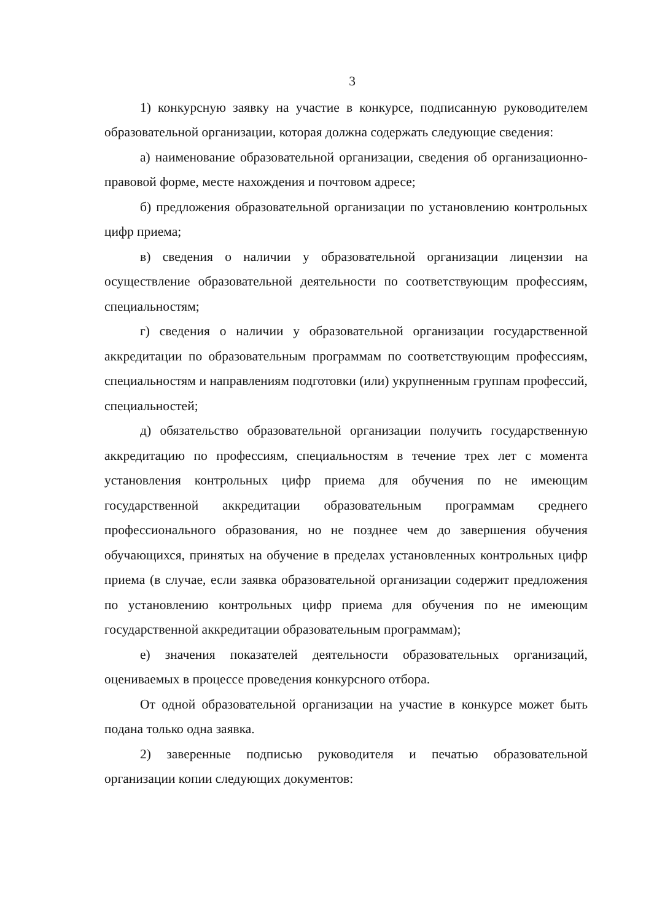3
1) конкурсную заявку на участие в конкурсе, подписанную руководителем образовательной организации, которая должна содержать следующие сведения:
а) наименование образовательной организации, сведения об организационно-правовой форме, месте нахождения и почтовом адресе;
б) предложения образовательной организации по установлению контрольных цифр приема;
в) сведения о наличии у образовательной организации лицензии на осуществление образовательной деятельности по соответствующим профессиям, специальностям;
г) сведения о наличии у образовательной организации государственной аккредитации по образовательным программам по соответствующим профессиям, специальностям и направлениям подготовки (или) укрупненным группам профессий, специальностей;
д) обязательство образовательной организации получить государственную аккредитацию по профессиям, специальностям в течение трех лет с момента установления контрольных цифр приема для обучения по не имеющим государственной аккредитации образовательным программам среднего профессионального образования, но не позднее чем до завершения обучения обучающихся, принятых на обучение в пределах установленных контрольных цифр приема (в случае, если заявка образовательной организации содержит предложения по установлению контрольных цифр приема для обучения по не имеющим государственной аккредитации образовательным программам);
е) значения показателей деятельности образовательных организаций, оцениваемых в процессе проведения конкурсного отбора.
От одной образовательной организации на участие в конкурсе может быть подана только одна заявка.
2) заверенные подписью руководителя и печатью образовательной организации копии следующих документов: